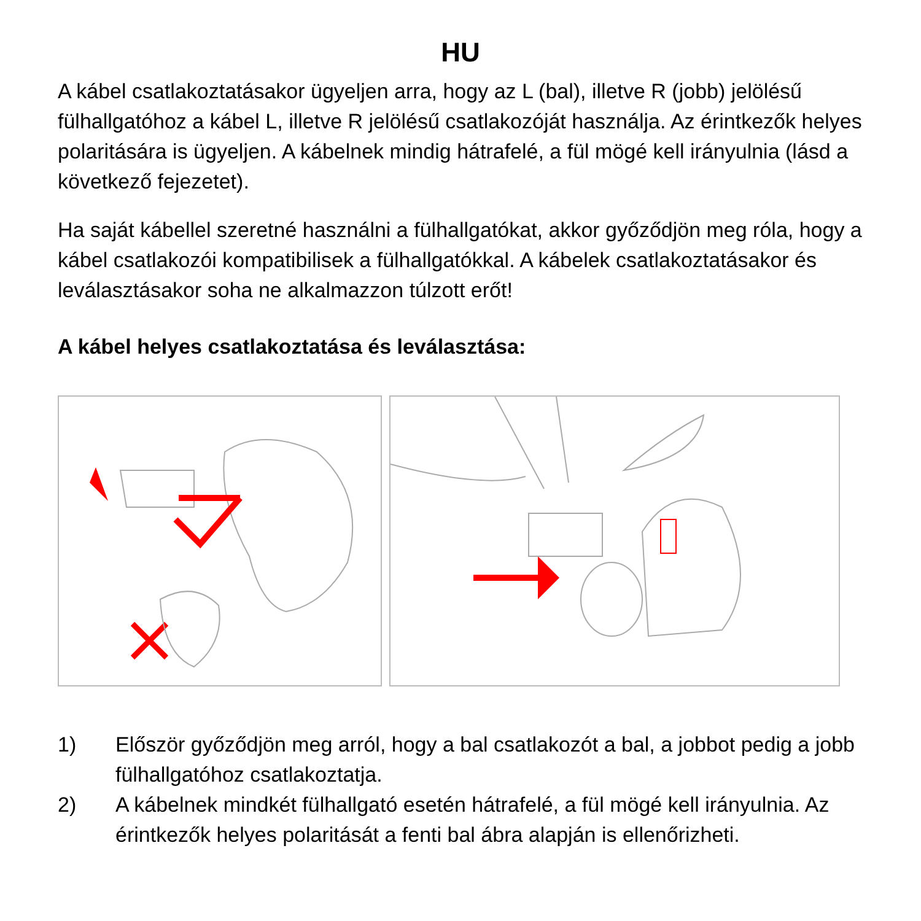HU
A kábel csatlakoztatásakor ügyeljen arra, hogy az L (bal), illetve R (jobb) jelölésű fülhallgatóhoz a kábel L, illetve R jelölésű csatlakozóját használja. Az érintkezők helyes polaritására is ügyeljen. A kábelnek mindig hátrafelé, a fül mögé kell irányulnia (lásd a következő fejezetet).
Ha saját kábellel szeretné használni a fülhallgatókat, akkor győződjön meg róla, hogy a kábel csatlakozói kompatibilisek a fülhallgatókkal. A kábelek csatlakoztatásakor és leválasztásakor soha ne alkalmazzon túlzott erőt!
A kábel helyes csatlakoztatása és leválasztása:
1) Először győződjön meg arról, hogy a bal csatlakozót a bal, a jobbot pedig a jobb fülhallgatóhoz csatlakoztatja.
2) A kábelnek mindkét fülhallgató esetén hátrafelé, a fül mögé kell irányulnia. Az érintkezők helyes polaritását a fenti bal ábra alapján is ellenőrizheti.